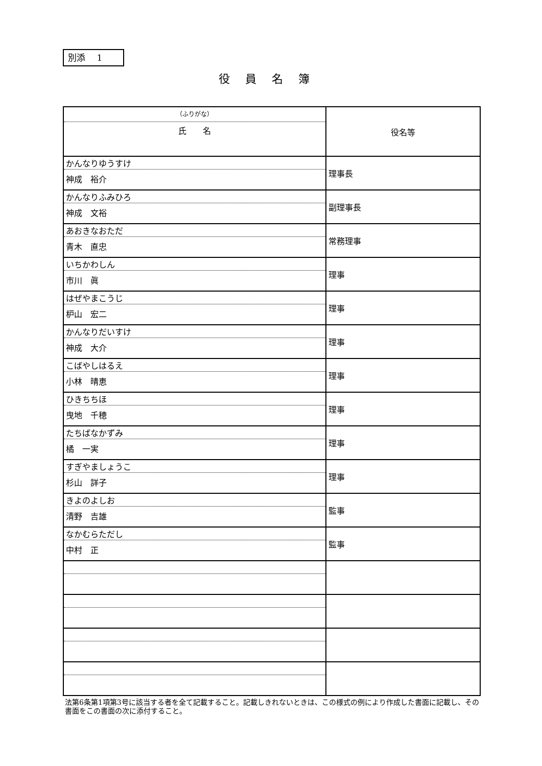別添　 1
役員名簿
| （ふりがな） 氏 名 | 役名等 |
| かんなりゆうすけ 神成 裕介 | 理事長 |
| かんなりふみひろ 神成 文裕 | 副理事長 |
| あおきなおただ 青木 直忠 | 常務理事 |
| いちかわしん 市川 眞 | 理事 |
| はぜやまこうじ 枦山 宏二 | 理事 |
| かんなりだいすけ 神成 大介 | 理事 |
| こばやしはるえ 小林 晴恵 | 理事 |
| ひきちちほ 曳地 千穂 | 理事 |
| たちばなかずみ 橘 一実 | 理事 |
| すぎやましょうこ 杉山 詳子 | 理事 |
| きよのよしお 清野 吉雄 | 監事 |
| なかむらただし 中村 正 | 監事 |
法第6条第1項第3号に該当する者を全て記載すること。記載しきれないときは、この様式の例により作成した書面に記載し、その書面をこの書面の次に添付すること。